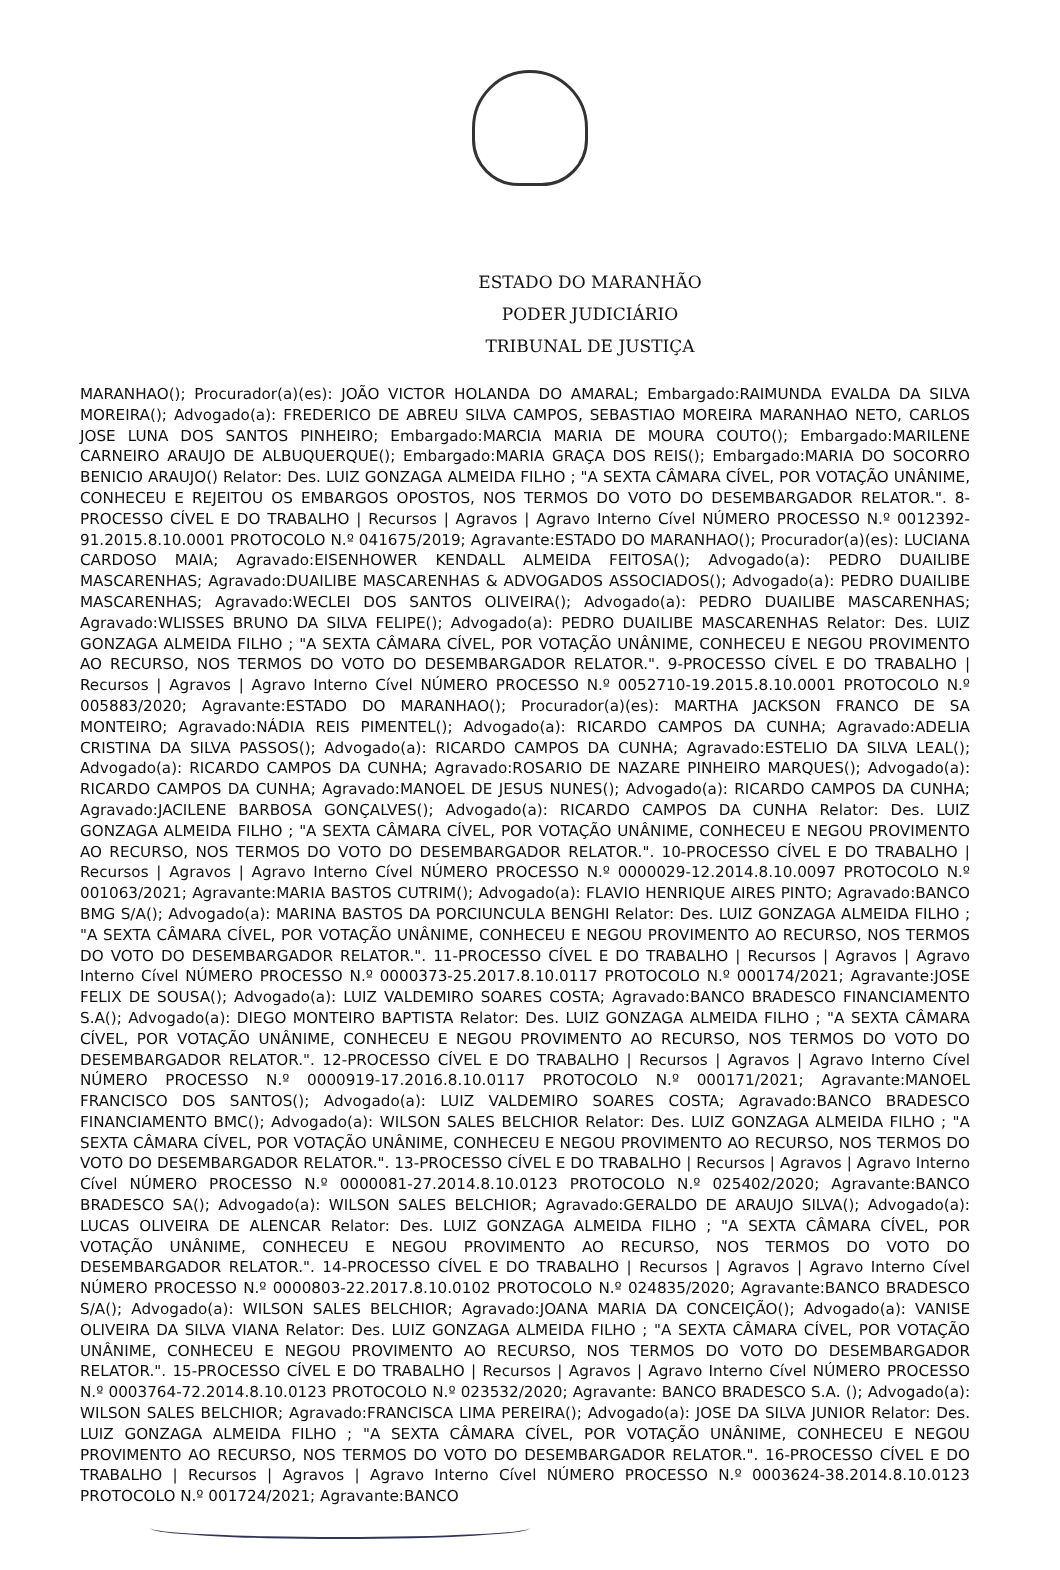ESTADO DO MARANHÃO
PODER JUDICIÁRIO
TRIBUNAL DE JUSTIÇA
MARANHAO(); Procurador(a)(es): JOÃO VICTOR HOLANDA DO AMARAL; Embargado:RAIMUNDA EVALDA DA SILVA MOREIRA(); Advogado(a): FREDERICO DE ABREU SILVA CAMPOS, SEBASTIAO MOREIRA MARANHAO NETO, CARLOS JOSE LUNA DOS SANTOS PINHEIRO; Embargado:MARCIA MARIA DE MOURA COUTO(); Embargado:MARILENE CARNEIRO ARAUJO DE ALBUQUERQUE(); Embargado:MARIA GRAÇA DOS REIS(); Embargado:MARIA DO SOCORRO BENICIO ARAUJO() Relator: Des. LUIZ GONZAGA ALMEIDA FILHO ; "A SEXTA CÂMARA CÍVEL, POR VOTAÇÃO UNÂNIME, CONHECEU E REJEITOU OS EMBARGOS OPOSTOS, NOS TERMOS DO VOTO DO DESEMBARGADOR RELATOR.". 8-PROCESSO CÍVEL E DO TRABALHO | Recursos | Agravos | Agravo Interno Cível NÚMERO PROCESSO N.º 0012392-91.2015.8.10.0001 PROTOCOLO N.º 041675/2019; Agravante:ESTADO DO MARANHAO(); Procurador(a)(es): LUCIANA CARDOSO MAIA; Agravado:EISENHOWER KENDALL ALMEIDA FEITOSA(); Advogado(a): PEDRO DUAILIBE MASCARENHAS; Agravado:DUAILIBE MASCARENHAS & ADVOGADOS ASSOCIADOS(); Advogado(a): PEDRO DUAILIBE MASCARENHAS; Agravado:WECLEI DOS SANTOS OLIVEIRA(); Advogado(a): PEDRO DUAILIBE MASCARENHAS; Agravado:WLISSES BRUNO DA SILVA FELIPE(); Advogado(a): PEDRO DUAILIBE MASCARENHAS Relator: Des. LUIZ GONZAGA ALMEIDA FILHO ; "A SEXTA CÂMARA CÍVEL, POR VOTAÇÃO UNÂNIME, CONHECEU E NEGOU PROVIMENTO AO RECURSO, NOS TERMOS DO VOTO DO DESEMBARGADOR RELATOR.". 9-PROCESSO CÍVEL E DO TRABALHO | Recursos | Agravos | Agravo Interno Cível NÚMERO PROCESSO N.º 0052710-19.2015.8.10.0001 PROTOCOLO N.º 005883/2020; Agravante:ESTADO DO MARANHAO(); Procurador(a)(es): MARTHA JACKSON FRANCO DE SA MONTEIRO; Agravado:NÁDIA REIS PIMENTEL(); Advogado(a): RICARDO CAMPOS DA CUNHA; Agravado:ADELIA CRISTINA DA SILVA PASSOS(); Advogado(a): RICARDO CAMPOS DA CUNHA; Agravado:ESTELIO DA SILVA LEAL(); Advogado(a): RICARDO CAMPOS DA CUNHA; Agravado:ROSARIO DE NAZARE PINHEIRO MARQUES(); Advogado(a): RICARDO CAMPOS DA CUNHA; Agravado:MANOEL DE JESUS NUNES(); Advogado(a): RICARDO CAMPOS DA CUNHA; Agravado:JACILENE BARBOSA GONÇALVES(); Advogado(a): RICARDO CAMPOS DA CUNHA Relator: Des. LUIZ GONZAGA ALMEIDA FILHO ; "A SEXTA CÂMARA CÍVEL, POR VOTAÇÃO UNÂNIME, CONHECEU E NEGOU PROVIMENTO AO RECURSO, NOS TERMOS DO VOTO DO DESEMBARGADOR RELATOR.". 10-PROCESSO CÍVEL E DO TRABALHO | Recursos | Agravos | Agravo Interno Cível NÚMERO PROCESSO N.º 0000029-12.2014.8.10.0097 PROTOCOLO N.º 001063/2021; Agravante:MARIA BASTOS CUTRIM(); Advogado(a): FLAVIO HENRIQUE AIRES PINTO; Agravado:BANCO BMG S/A(); Advogado(a): MARINA BASTOS DA PORCIUNCULA BENGHI Relator: Des. LUIZ GONZAGA ALMEIDA FILHO ; "A SEXTA CÂMARA CÍVEL, POR VOTAÇÃO UNÂNIME, CONHECEU E NEGOU PROVIMENTO AO RECURSO, NOS TERMOS DO VOTO DO DESEMBARGADOR RELATOR.". 11-PROCESSO CÍVEL E DO TRABALHO | Recursos | Agravos | Agravo Interno Cível NÚMERO PROCESSO N.º 0000373-25.2017.8.10.0117 PROTOCOLO N.º 000174/2021; Agravante:JOSE FELIX DE SOUSA(); Advogado(a): LUIZ VALDEMIRO SOARES COSTA; Agravado:BANCO BRADESCO FINANCIAMENTO S.A(); Advogado(a): DIEGO MONTEIRO BAPTISTA Relator: Des. LUIZ GONZAGA ALMEIDA FILHO ; "A SEXTA CÂMARA CÍVEL, POR VOTAÇÃO UNÂNIME, CONHECEU E NEGOU PROVIMENTO AO RECURSO, NOS TERMOS DO VOTO DO DESEMBARGADOR RELATOR.". 12-PROCESSO CÍVEL E DO TRABALHO | Recursos | Agravos | Agravo Interno Cível NÚMERO PROCESSO N.º 0000919-17.2016.8.10.0117 PROTOCOLO N.º 000171/2021; Agravante:MANOEL FRANCISCO DOS SANTOS(); Advogado(a): LUIZ VALDEMIRO SOARES COSTA; Agravado:BANCO BRADESCO FINANCIAMENTO BMC(); Advogado(a): WILSON SALES BELCHIOR Relator: Des. LUIZ GONZAGA ALMEIDA FILHO ; "A SEXTA CÂMARA CÍVEL, POR VOTAÇÃO UNÂNIME, CONHECEU E NEGOU PROVIMENTO AO RECURSO, NOS TERMOS DO VOTO DO DESEMBARGADOR RELATOR.". 13-PROCESSO CÍVEL E DO TRABALHO | Recursos | Agravos | Agravo Interno Cível NÚMERO PROCESSO N.º 0000081-27.2014.8.10.0123 PROTOCOLO N.º 025402/2020; Agravante:BANCO BRADESCO SA(); Advogado(a): WILSON SALES BELCHIOR; Agravado:GERALDO DE ARAUJO SILVA(); Advogado(a): LUCAS OLIVEIRA DE ALENCAR Relator: Des. LUIZ GONZAGA ALMEIDA FILHO ; "A SEXTA CÂMARA CÍVEL, POR VOTAÇÃO UNÂNIME, CONHECEU E NEGOU PROVIMENTO AO RECURSO, NOS TERMOS DO VOTO DO DESEMBARGADOR RELATOR.". 14-PROCESSO CÍVEL E DO TRABALHO | Recursos | Agravos | Agravo Interno Cível NÚMERO PROCESSO N.º 0000803-22.2017.8.10.0102 PROTOCOLO N.º 024835/2020; Agravante:BANCO BRADESCO S/A(); Advogado(a): WILSON SALES BELCHIOR; Agravado:JOANA MARIA DA CONCEIÇÃO(); Advogado(a): VANISE OLIVEIRA DA SILVA VIANA Relator: Des. LUIZ GONZAGA ALMEIDA FILHO ; "A SEXTA CÂMARA CÍVEL, POR VOTAÇÃO UNÂNIME, CONHECEU E NEGOU PROVIMENTO AO RECURSO, NOS TERMOS DO VOTO DO DESEMBARGADOR RELATOR.". 15-PROCESSO CÍVEL E DO TRABALHO | Recursos | Agravos | Agravo Interno Cível NÚMERO PROCESSO N.º 0003764-72.2014.8.10.0123 PROTOCOLO N.º 023532/2020; Agravante: BANCO BRADESCO S.A. (); Advogado(a): WILSON SALES BELCHIOR; Agravado:FRANCISCA LIMA PEREIRA(); Advogado(a): JOSE DA SILVA JUNIOR Relator: Des. LUIZ GONZAGA ALMEIDA FILHO ; "A SEXTA CÂMARA CÍVEL, POR VOTAÇÃO UNÂNIME, CONHECEU E NEGOU PROVIMENTO AO RECURSO, NOS TERMOS DO VOTO DO DESEMBARGADOR RELATOR.". 16-PROCESSO CÍVEL E DO TRABALHO | Recursos | Agravos | Agravo Interno Cível NÚMERO PROCESSO N.º 0003624-38.2014.8.10.0123 PROTOCOLO N.º 001724/2021; Agravante:BANCO